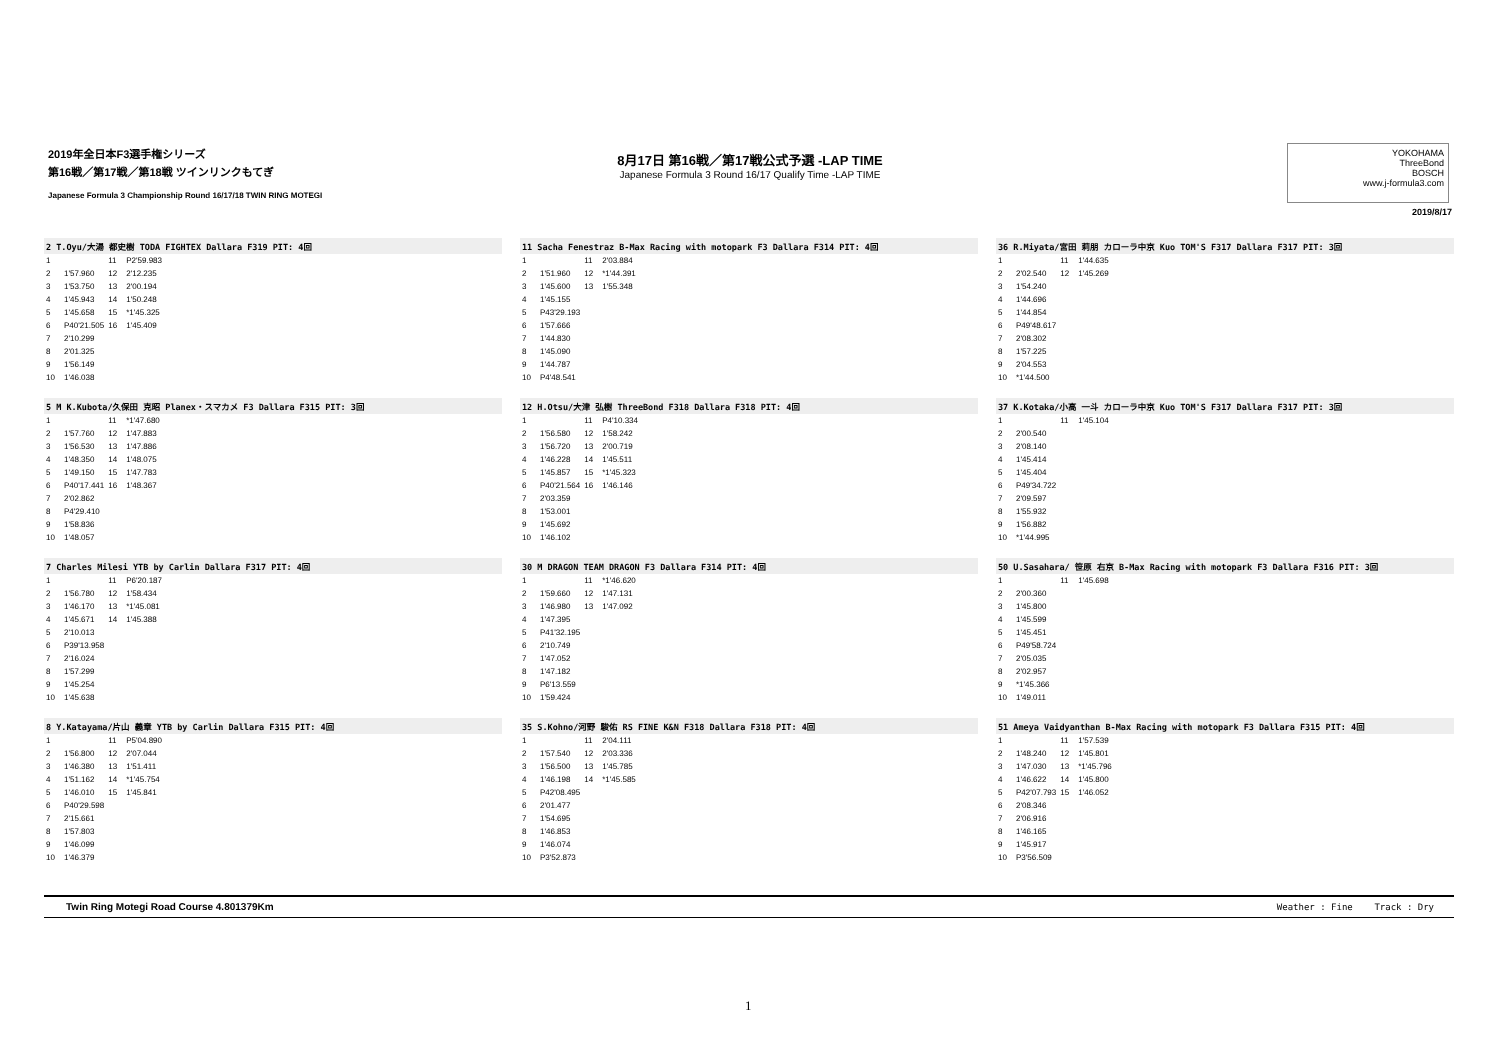2019年全日本F3選手権シリーズ
第16戦／第17戦／第18戦 ツインリンクもてぎ
Japanese Formula 3 Championship Round 16/17/18 TWIN RING MOTEGI
8月17日 第16戦／第17戦公式予選 -LAP TIME
Japanese Formula 3 Round 16/17 Qualify Time -LAP TIME
YOKOHAMA
ThreeBond
BOSCH
www.j-formula3.com
2019/8/17
| 2 T.Oyu/大湯 都史樹 TODA FIGHTEX Dallara F319 PIT: 4回 | | | |
| --- | --- | --- | --- |
| 1 | | 11 | P2'59.983 |
| 2 | 1'57.960 | 12 | 2'12.235 |
| 3 | 1'53.750 | 13 | 2'00.194 |
| 4 | 1'45.943 | 14 | 1'50.248 |
| 5 | 1'45.658 | 15 | *1'45.325 |
| 6 | P40'21.505 | 16 | 1'45.409 |
| 7 | 2'10.299 | | |
| 8 | 2'01.325 | | |
| 9 | 1'56.149 | | |
| 10 | 1'46.038 | | |
| 11 Sacha Fenestraz B-Max Racing with motopark F3 Dallara F314 PIT: 4回 | | | |
| --- | --- | --- | --- |
| 1 | | 11 | 2'03.884 |
| 2 | 1'51.960 | 12 | *1'44.391 |
| 3 | 1'45.600 | 13 | 1'55.348 |
| 4 | 1'45.155 | | |
| 5 | P43'29.193 | | |
| 6 | 1'57.666 | | |
| 7 | 1'44.830 | | |
| 8 | 1'45.090 | | |
| 9 | 1'44.787 | | |
| 10 | P4'48.541 | | |
| 36 R.Miyata/宮田 莉朋 カローラ中京 Kuo TOM'S F317 Dallara F317 PIT: 3回 | | | |
| --- | --- | --- | --- |
| 1 | | 11 | 1'44.635 |
| 2 | 2'02.540 | 12 | 1'45.269 |
| 3 | 1'54.240 | | |
| 4 | 1'44.696 | | |
| 5 | 1'44.854 | | |
| 6 | P49'48.617 | | |
| 7 | 2'08.302 | | |
| 8 | 1'57.225 | | |
| 9 | 2'04.553 | | |
| 10 | *1'44.500 | | |
| 5 M K.Kubota/久保田 克昭 Planex・スマカメ F3 Dallara F315 PIT: 3回 | | | |
| --- | --- | --- | --- |
| 1 | | 11 | *1'47.680 |
| 2 | 1'57.760 | 12 | 1'47.883 |
| 3 | 1'56.530 | 13 | 1'47.886 |
| 4 | 1'48.350 | 14 | 1'48.075 |
| 5 | 1'49.150 | 15 | 1'47.783 |
| 6 | P40'17.441 | 16 | 1'48.367 |
| 7 | 2'02.862 | | |
| 8 | P4'29.410 | | |
| 9 | 1'58.836 | | |
| 10 | 1'48.057 | | |
| 12 H.Otsu/大津 弘樹 ThreeBond F318 Dallara F318 PIT: 4回 | | | |
| --- | --- | --- | --- |
| 1 | | 11 | P4'10.334 |
| 2 | 1'56.580 | 12 | 1'58.242 |
| 3 | 1'56.720 | 13 | 2'00.719 |
| 4 | 1'46.228 | 14 | 1'45.511 |
| 5 | 1'45.857 | 15 | *1'45.323 |
| 6 | P40'21.564 | 16 | 1'46.146 |
| 7 | 2'03.359 | | |
| 8 | 1'53.001 | | |
| 9 | 1'45.692 | | |
| 10 | 1'46.102 | | |
| 37 K.Kotaka/小高 一斗 カローラ中京 Kuo TOM'S F317 Dallara F317 PIT: 3回 | | | |
| --- | --- | --- | --- |
| 1 | | 11 | 1'45.104 |
| 2 | 2'00.540 | | |
| 3 | 2'08.140 | | |
| 4 | 1'45.414 | | |
| 5 | 1'45.404 | | |
| 6 | P49'34.722 | | |
| 7 | 2'09.597 | | |
| 8 | 1'55.932 | | |
| 9 | 1'56.882 | | |
| 10 | *1'44.995 | | |
| 7 Charles Milesi YTB by Carlin Dallara F317 PIT: 4回 | | | |
| --- | --- | --- | --- |
| 1 | | 11 | P6'20.187 |
| 2 | 1'56.780 | 12 | 1'58.434 |
| 3 | 1'46.170 | 13 | *1'45.081 |
| 4 | 1'45.671 | 14 | 1'45.388 |
| 5 | 2'10.013 | | |
| 6 | P39'13.958 | | |
| 7 | 2'16.024 | | |
| 8 | 1'57.299 | | |
| 9 | 1'45.254 | | |
| 10 | 1'45.638 | | |
| 30 M DRAGON TEAM DRAGON F3 Dallara F314 PIT: 4回 | | | |
| --- | --- | --- | --- |
| 1 | | 11 | *1'46.620 |
| 2 | 1'59.660 | 12 | 1'47.131 |
| 3 | 1'46.980 | 13 | 1'47.092 |
| 4 | 1'47.395 | | |
| 5 | P41'32.195 | | |
| 6 | 2'10.749 | | |
| 7 | 1'47.052 | | |
| 8 | 1'47.182 | | |
| 9 | P6'13.559 | | |
| 10 | 1'59.424 | | |
| 50 U.Sasahara/ 笹原 右京 B-Max Racing with motopark F3 Dallara F316 PIT: 3回 | | | |
| --- | --- | --- | --- |
| 1 | | 11 | 1'45.698 |
| 2 | 2'00.360 | | |
| 3 | 1'45.800 | | |
| 4 | 1'45.599 | | |
| 5 | 1'45.451 | | |
| 6 | P49'58.724 | | |
| 7 | 2'05.035 | | |
| 8 | 2'02.957 | | |
| 9 | *1'45.366 | | |
| 10 | 1'49.011 | | |
| 8 Y.Katayama/片山 義章 YTB by Carlin Dallara F315 PIT: 4回 | | | |
| --- | --- | --- | --- |
| 1 | | 11 | P5'04.890 |
| 2 | 1'56.800 | 12 | 2'07.044 |
| 3 | 1'46.380 | 13 | 1'51.411 |
| 4 | 1'51.162 | 14 | *1'45.754 |
| 5 | 1'46.010 | 15 | 1'45.841 |
| 6 | P40'29.598 | | |
| 7 | 2'15.661 | | |
| 8 | 1'57.803 | | |
| 9 | 1'46.099 | | |
| 10 | 1'46.379 | | |
| 35 S.Kohno/河野 駿佑 RS FINE K&N F318 Dallara F318 PIT: 4回 | | | |
| --- | --- | --- | --- |
| 1 | | 11 | 2'04.111 |
| 2 | 1'57.540 | 12 | 2'03.336 |
| 3 | 1'56.500 | 13 | 1'45.785 |
| 4 | 1'46.198 | 14 | *1'45.585 |
| 5 | P42'08.495 | | |
| 6 | 2'01.477 | | |
| 7 | 1'54.695 | | |
| 8 | 1'46.853 | | |
| 9 | 1'46.074 | | |
| 10 | P3'52.873 | | |
| 51 Ameya Vaidyanthan B-Max Racing with motopark F3 Dallara F315 PIT: 4回 | | | |
| --- | --- | --- | --- |
| 1 | | 11 | 1'57.539 |
| 2 | 1'48.240 | 12 | 1'45.801 |
| 3 | 1'47.030 | 13 | *1'45.796 |
| 4 | 1'46.622 | 14 | 1'45.800 |
| 5 | P42'07.793 | 15 | 1'46.052 |
| 6 | 2'08.346 | | |
| 7 | 2'06.916 | | |
| 8 | 1'46.165 | | |
| 9 | 1'45.917 | | |
| 10 | P3'56.509 | | |
Twin Ring Motegi Road Course 4.801379Km Weather : Fine Track : Dry
1